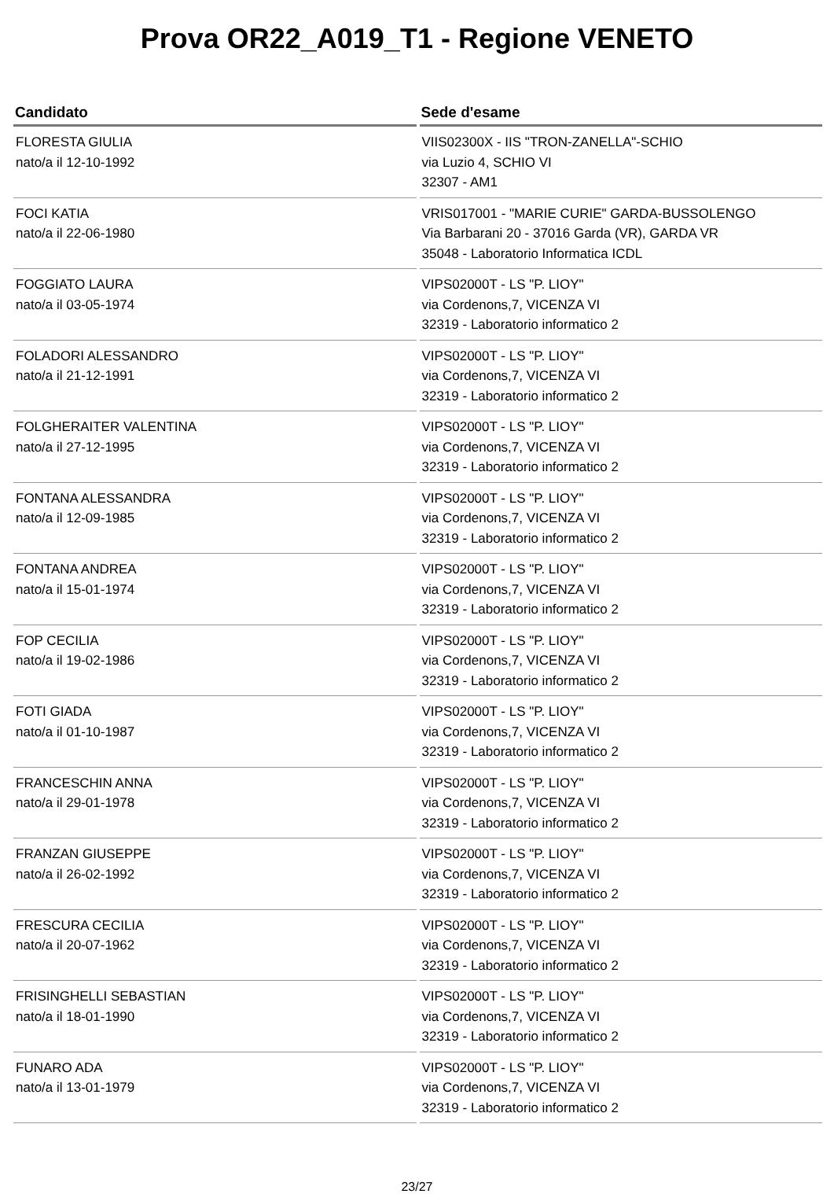Prova OR22_A019_T1 - Regione VENETO
| Candidato | Sede d'esame |
| --- | --- |
| FLORESTA GIULIA nato/a il 12-10-1992 | VIIS02300X - IIS "TRON-ZANELLA"-SCHIO via Luzio 4, SCHIO VI 32307 - AM1 |
| FOCI KATIA nato/a il 22-06-1980 | VRIS017001 - "MARIE CURIE" GARDA-BUSSOLENGO Via Barbarani 20 - 37016 Garda (VR), GARDA VR 35048 - Laboratorio Informatica ICDL |
| FOGGIATO LAURA nato/a il 03-05-1974 | VIPS02000T - LS "P. LIOY" via Cordenons,7, VICENZA VI 32319 - Laboratorio informatico 2 |
| FOLADORI ALESSANDRO nato/a il 21-12-1991 | VIPS02000T - LS "P. LIOY" via Cordenons,7, VICENZA VI 32319 - Laboratorio informatico 2 |
| FOLGHERAITER VALENTINA nato/a il 27-12-1995 | VIPS02000T - LS "P. LIOY" via Cordenons,7, VICENZA VI 32319 - Laboratorio informatico 2 |
| FONTANA ALESSANDRA nato/a il 12-09-1985 | VIPS02000T - LS "P. LIOY" via Cordenons,7, VICENZA VI 32319 - Laboratorio informatico 2 |
| FONTANA ANDREA nato/a il 15-01-1974 | VIPS02000T - LS "P. LIOY" via Cordenons,7, VICENZA VI 32319 - Laboratorio informatico 2 |
| FOP CECILIA nato/a il 19-02-1986 | VIPS02000T - LS "P. LIOY" via Cordenons,7, VICENZA VI 32319 - Laboratorio informatico 2 |
| FOTI GIADA nato/a il 01-10-1987 | VIPS02000T - LS "P. LIOY" via Cordenons,7, VICENZA VI 32319 - Laboratorio informatico 2 |
| FRANCESCHIN ANNA nato/a il 29-01-1978 | VIPS02000T - LS "P. LIOY" via Cordenons,7, VICENZA VI 32319 - Laboratorio informatico 2 |
| FRANZAN GIUSEPPE nato/a il 26-02-1992 | VIPS02000T - LS "P. LIOY" via Cordenons,7, VICENZA VI 32319 - Laboratorio informatico 2 |
| FRESCURA CECILIA nato/a il 20-07-1962 | VIPS02000T - LS "P. LIOY" via Cordenons,7, VICENZA VI 32319 - Laboratorio informatico 2 |
| FRISINGHELLI SEBASTIAN nato/a il 18-01-1990 | VIPS02000T - LS "P. LIOY" via Cordenons,7, VICENZA VI 32319 - Laboratorio informatico 2 |
| FUNARO ADA nato/a il 13-01-1979 | VIPS02000T - LS "P. LIOY" via Cordenons,7, VICENZA VI 32319 - Laboratorio informatico 2 |
23/27